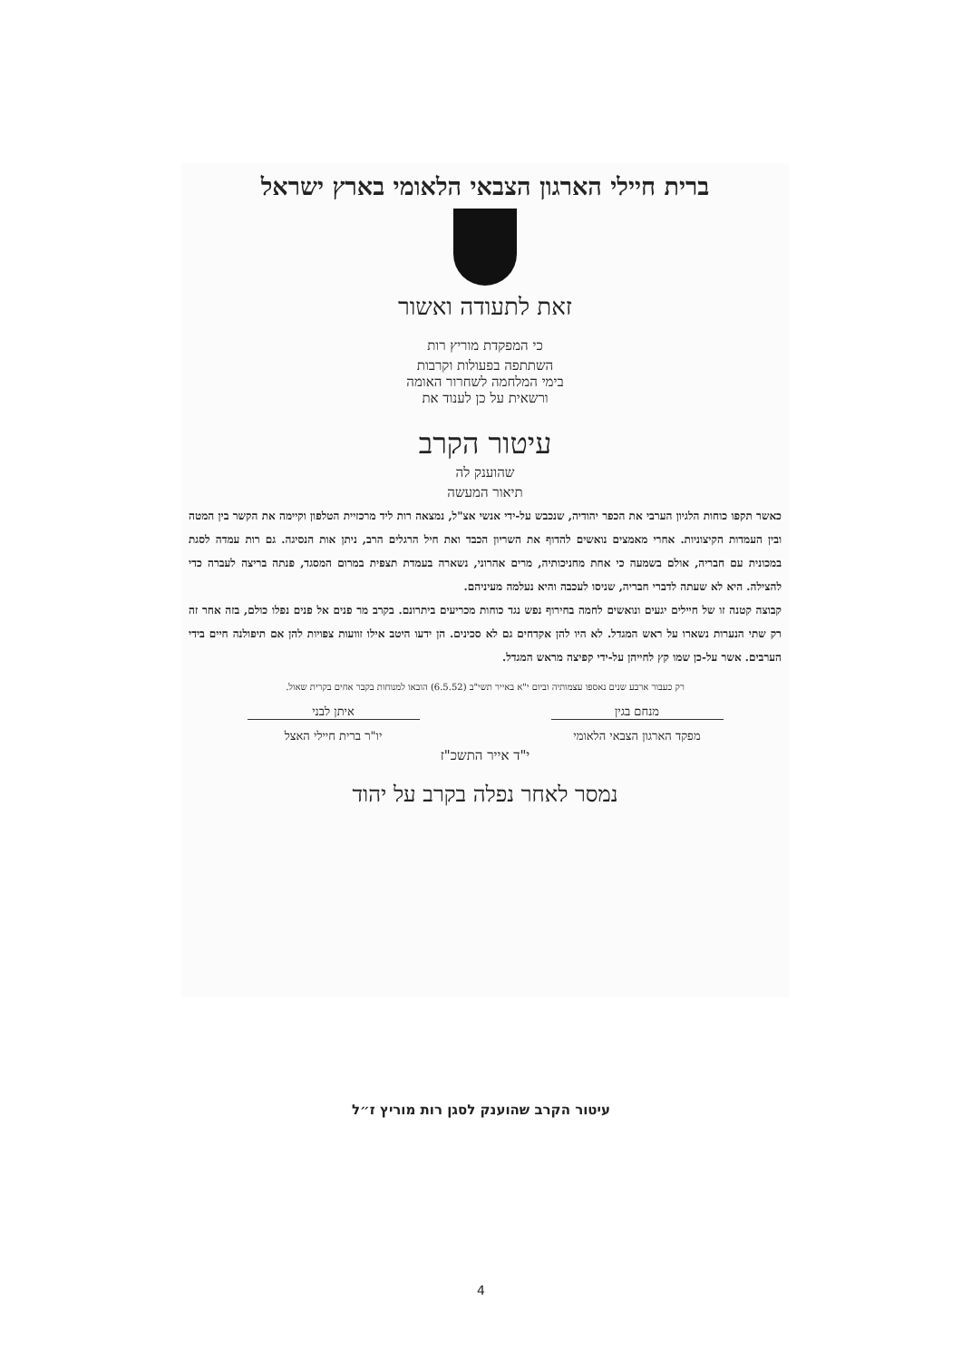ברית חיילי הארגון הצבאי הלאומי בארץ ישראל
זאת לתעודה ואשור
כי המפקדת מוריץ רות
השתתפה בפעולות וקרבות
בימי המלחמה לשחרור האומה
ורשאית על כן לענוד את
עיטור הקרב
שהוענק לה
תיאור המעשה
כאשר תקפו כוחות הלגיון הערבי את הכפר יהודיה, שנכבש על-ידי אנשי אצ"ל, נמצאה רות ליד מרכזיית הטלפון וקיימה את הקשר בין המטה ובין העמדות הקיצוניות. אחרי מאמצים נואשים להדוף את השריון הכבד ואת חיל הרגלים הרב, ניתן אות הנסיגה. גם רות עמדה לסגת במכונית עם חבריה, אולם בשמעה כי אחת מחניכותיה, מרים אהרוני, נשארה בעמדת תצפית במרום המסגד, פנתה בריצה לעברה כדי להצילה. היא לא שעתה לדברי חבריה, שניסו לעכבה והיא נעלמה מעיניהם.
קבוצה קטנה זו של חיילים יגעים ונואשים לחמה בחירוף נפש נגד כוחות מכריעים ביתרונם. בקרב מר פנים אל פנים נפלו כולם, בזה אחר זה רק שתי הנערות נשארו על ראש המגדל. לא היו להן אקדחים גם לא סכינים. הן ידעו היטב אילו זוועות צפויות להן אם תיפולנה חיים בידי הערבים. אשר על-כן שמו קץ לחייהן על-ידי קפיצה מראש המגדל.
רק כעבור ארבע שנים נאספו עצמותיה וביום י"א באייר תשי"ב (6.5.52) הובאו למנוחות בקבר אחים בקרית שאול.
מנחם בגין
מפקד הארגון הצבאי הלאומי
איתן לבני
יו"ר ברית חיילי האצל
י"ד אייר התשכ"ז
נמסר לאחר נפלה בקרב על יהוד
עיטור הקרב שהוענק לסגן רות מוריץ ז״ל
4